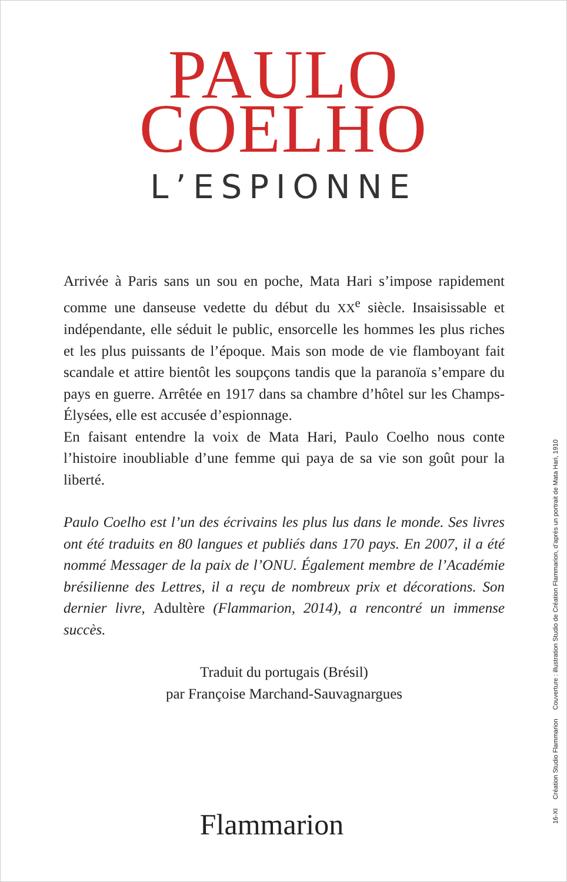PAULO
COELHO
L’ESPIONNE
Arrivée à Paris sans un sou en poche, Mata Hari s’impose rapidement comme une danseuse vedette du début du XX<sup>e</sup> siècle. Insaisissable et indépendante, elle séduit le public, ensorcelle les hommes les plus riches et les plus puissants de l’époque. Mais son mode de vie flamboyant fait scandale et attire bientôt les soupçons tandis que la paranoïa s’empare du pays en guerre. Arrêtée en 1917 dans sa chambre d’hôtel sur les Champs-Élysées, elle est accusée d’espionnage.
En faisant entendre la voix de Mata Hari, Paulo Coelho nous conte l’histoire inoubliable d’une femme qui paya de sa vie son goût pour la liberté.
Paulo Coelho est l’un des écrivains les plus lus dans le monde. Ses livres ont été traduits en 80 langues et publiés dans 170 pays. En 2007, il a été nommé Messager de la paix de l’ONU. Également membre de l’Académie brésilienne des Lettres, il a reçu de nombreux prix et décorations. Son dernier livre, Adultère (Flammarion, 2014), a rencontré un immense succès.
Traduit du portugais (Brésil)
par Françoise Marchand-Sauvagnargues
Flammarion
16-XI Création Studio Flammarion Couverture : illustration Studio de Création Flammarion, d’après un portrait de Mata Hari, 1910